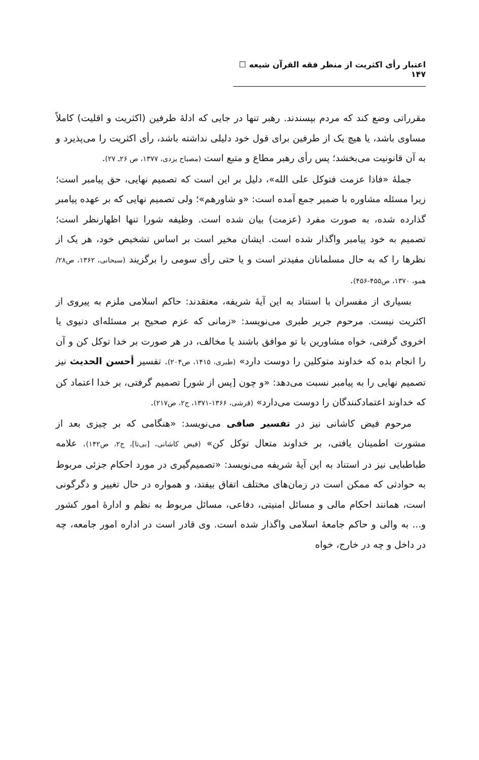اعتبار رأی اکثریت از منظر فقه القرآن شیعه ☐ ۱۴۷
مقرراتی وضع کند که مردم بپسندند. رهبر تنها در جایی که ادلهٔ طرفین (اکثریت و اقلیت) کاملاً مساوی باشد، یا هیچ یک از طرفین برای قول خود دلیلی نداشته باشد، رأی اکثریت را می‌پذیرد و به آن قانونیت می‌بخشد؛ پس رأی رهبر مطاع و متبع است (مصباح یزدی، ۱۳۷۷، ص ۲۶ـ ۲۷).
جملهٔ «فاذا عزمت فتوکل علی الله»، دلیل بر این است که تصمیم نهایی، حق پیامبر است؛ زیرا مسئله مشاوره با ضمیر جمع آمده است: «و شاورهم»؛ ولی تصمیم نهایی که بر عهده پیامبر گذارده شده، به صورت مفرد (عزمت) بیان شده است. وظیفه شورا تنها اظهارنظر است؛ تصمیم به خود پیامبر واگذار شده است. ایشان مخیر است بر اساس تشخیص خود، هر یک از نظرها را که به حال مسلمانان مفیدتر است و یا حتی رأی سومی را برگزیند (سبحانی، ۱۳۶۲، ص۲۸/ همو، ۱۳۷۰، ص۴۵۵-۴۵۶).
بسیاری از مفسران با استناد به این آیهٔ شریفه، معتقدند: حاکم اسلامی ملزم به پیروی از اکثریت نیست. مرحوم جریر طبری می‌نویسد: «زمانی که عزم صحیح بر مسئله‌ای دنیوی یا اخروی گرفتی، خواه مشاورین با تو موافق باشند یا مخالف، در هر صورت بر خدا توکل کن و آن را انجام بده که خداوند متوکلین را دوست دارد» (طبری، ۱۴۱۵، ص۲۰۴). تفسیر أحسن الحدیث نیز تصمیم نهایی را به پیامبر نسبت می‌دهد: «و چون [پس از شور] تصمیم گرفتی، بر خدا اعتماد کن که خداوند اعتمادکنندگان را دوست می‌دارد» (قرشی، ۱۳۶۶-۱۳۷۱، ج۲، ص۲۱۷).
مرحوم فیض کاشانی نیز در تفسیر صافی می‌نویسد: «هنگامی که بر چیزی بعد از مشورت اطمینان یافتی، بر خداوند متعال توکل کن» (فیض کاشانی، [بی‌تا]، ج۲، ص۱۴۲). علامه طباطبایی نیز در استناد به این آیهٔ شریفه می‌نویسد: «تصمیم‌گیری در مورد احکام جزئی مربوط به حوادثی که ممکن است در زمان‌های مختلف اتفاق بیفتد، و همواره در حال تغییر و دگرگونی است، همانند احکام مالی و مسائل امنیتی، دفاعی، مسائل مربوط به نظم و ادارهٔ امور کشور و... به والی و حاکم جامعهٔ اسلامی واگذار شده است. وی قادر است در اداره امور جامعه، چه در داخل و چه در خارج، خواه